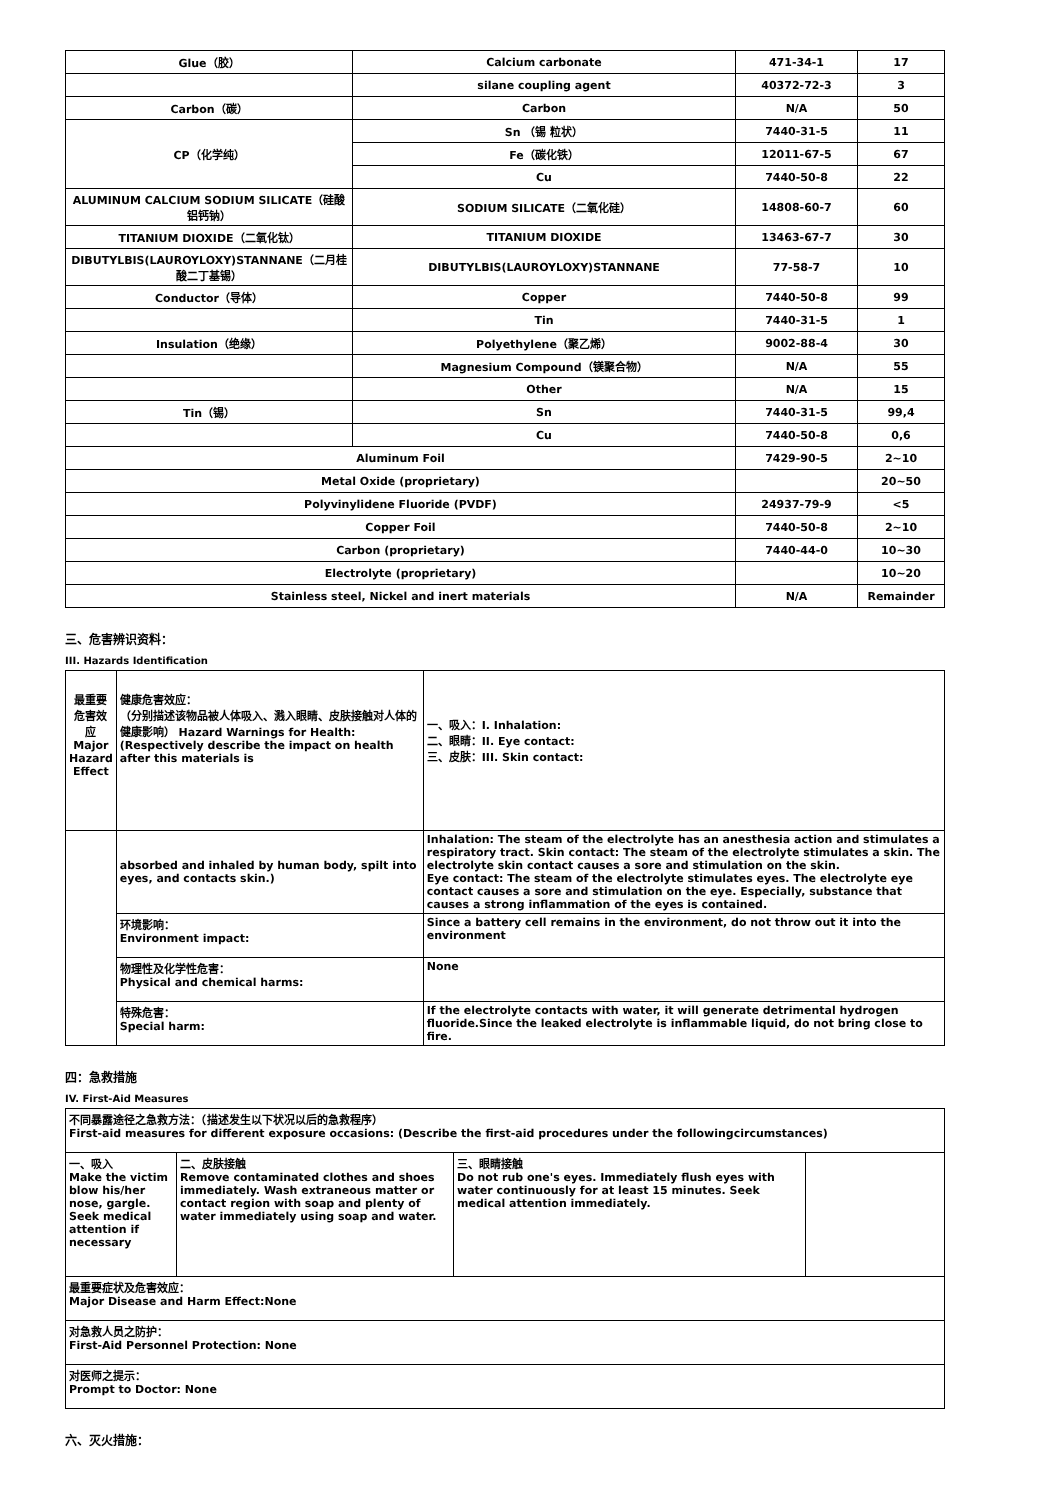| Glue（胶） | Calcium carbonate | 471-34-1 | 17 |
| | silane coupling agent | 40372-72-3 | 3 |
| Carbon（碳） | Carbon | N/A | 50 |
| CP（化学纯） | Sn （锡 粒状） | 7440-31-5 | 11 |
| | Fe（碳化铁） | 12011-67-5 | 67 |
| | Cu | 7440-50-8 | 22 |
| ALUMINUM CALCIUM SODIUM SILICATE（硅酸铝钙钠） | SODIUM SILICATE（二氧化硅） | 14808-60-7 | 60 |
| TITANIUM DIOXIDE（二氧化钛） | TITANIUM DIOXIDE | 13463-67-7 | 30 |
| DIBUTYLBIS(LAUROYLOXY)STANNANE（二月桂酸二丁基锡） | DIBUTYLBIS(LAUROYLOXY)STANNANE | 77-58-7 | 10 |
| Conductor（导体） | Copper | 7440-50-8 | 99 |
| | Tin | 7440-31-5 | 1 |
| Insulation（绝缘） | Polyethylene（聚乙烯） | 9002-88-4 | 30 |
| | Magnesium Compound（镁聚合物） | N/A | 55 |
| | Other | N/A | 15 |
| Tin（锡） | Sn | 7440-31-5 | 99,4 |
| | Cu | 7440-50-8 | 0,6 |
| Aluminum Foil | | 7429-90-5 | 2~10 |
| Metal Oxide (proprietary) | | | 20~50 |
| Polyvinylidene Fluoride (PVDF) | | 24937-79-9 | <5 |
| Copper Foil | | 7440-50-8 | 2~10 |
| Carbon (proprietary) | | 7440-44-0 | 10~30 |
| Electrolyte (proprietary) | | | 10~20 |
| Stainless steel, Nickel and inert materials | | N/A | Remainder |
三、危害辨识资料：
III. Hazards Identification
| 最重要危害效应 Major Hazard Effect | 健康危害效应： （分别描述该物品被人体吸入、溅入眼睛、皮肤接触对人体的健康影响） Hazard Warnings for Health: (Respectively describe the impact on health after this materials is | 一、吸入：I. Inhalation: 二、眼睛：II. Eye contact: 三、皮肤：III. Skin contact: |
| | absorbed and inhaled by human body, spilt into eyes, and contacts skin.) | Inhalation: The steam of the electrolyte has an anesthesia action and stimulates a respiratory tract. Skin contact: The steam of the electrolyte stimulates a skin. The electrolyte skin contact causes a sore and stimulation on the skin. Eye contact: The steam of the electrolyte stimulates eyes. The electrolyte eye contact causes a sore and stimulation on the eye. Especially, substance that causes a strong inflammation of the eyes is contained. |
| | 环境影响： Environment impact: | Since a battery cell remains in the environment, do not throw out it into the environment |
| | 物理性及化学性危害： Physical and chemical harms: | None |
| | 特殊危害： Special harm: | If the electrolyte contacts with water, it will generate detrimental hydrogen fluoride.Since the leaked electrolyte is inflammable liquid, do not bring close to fire. |
四：急救措施
IV. First-Aid Measures
| 不同暴露途径之急救方法：（描述发生以下状况以后的急救程序） First-aid measures for different exposure occasions: (Describe the first-aid procedures under the followingcircumstances) | | | |
| 一、吸入 Make the victim blow his/her nose, gargle. Seek medical attention if necessary | 二、皮肤接触 Remove contaminated clothes and shoes immediately. Wash extraneous matter or contact region with soap and plenty of water immediately using soap and water. | 三、眼睛接触 Do not rub one's eyes. Immediately flush eyes with water continuously for at least 15 minutes. Seek medical attention immediately. | |
| 最重要症状及危害效应： Major Disease and Harm Effect:None | | | |
| 对急救人员之防护： First-Aid Personnel Protection: None | | | |
| 对医师之提示： Prompt to Doctor: None | | | |
六、灭火措施：